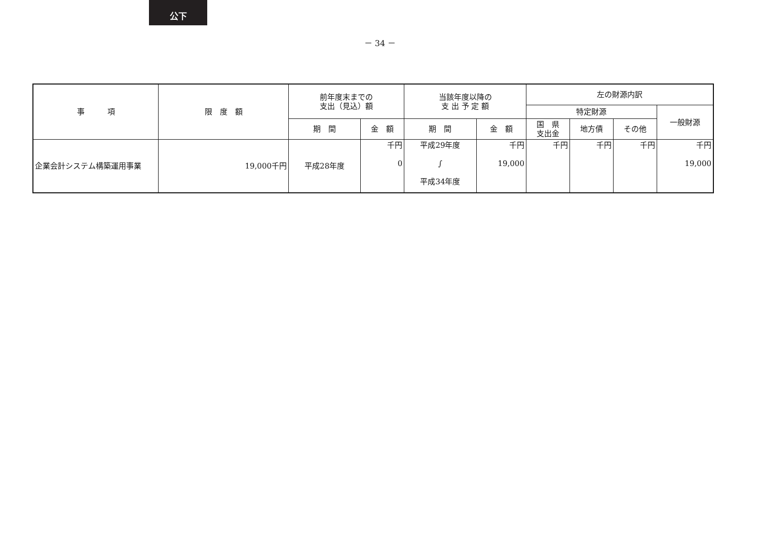公下
－ 34 －
| 事 項 | 限 度 額 | 前年度末までの 支出（見込）額 | | 当該年度以降の 支 出 予 定 額 | | 左の財源内訳 | | | |
| --- | --- | --- | --- | --- | --- | --- | --- | --- | --- |
| | | | | | | 特定財源 | | | 一般財源 |
| | | 期 間 | 金 額 | 期 間 | 金 額 | 国 県 支出金 | 地方債 | その他 | |
| 企業会計システム構築運用事業 | 19,000千円 | 平成28年度 | 千円 0 | 平成29年度 ∫ 平成34年度 | 千円 19,000 | 千円 | 千円 | 千円 | 千円 19,000 |